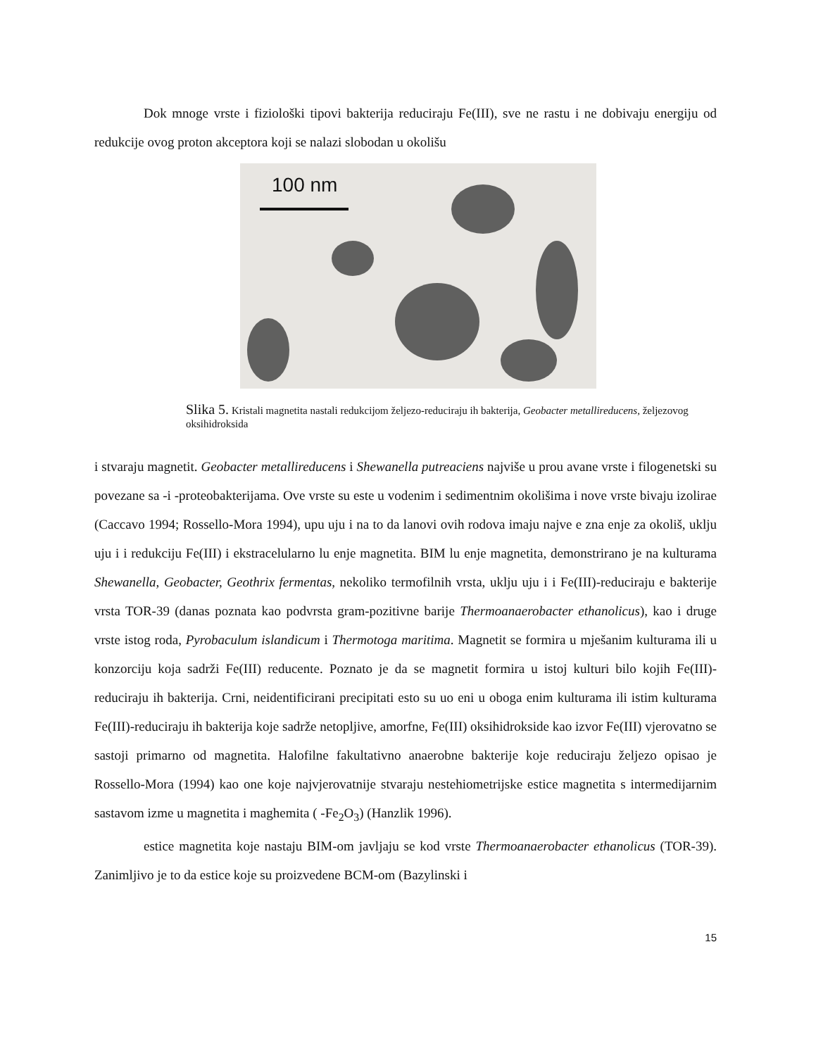Dok mnoge vrste i fiziološki tipovi bakterija reduciraju Fe(III), sve ne rastu i ne dobivaju energiju od redukcije ovog proton akceptora koji se nalazi slobodan u okolišu
100 nm
Slika 5. Kristali magnetita nastali redukcijom željezo-reduciraju ih bakterija, Geobacter metallireducens, željezovog oksihidroksida
i stvaraju magnetit. Geobacter metallireducens i Shewanella putreaciens najviše u prou avane vrste i filogenetski su povezane sa -i -proteobakterijama. Ove vrste su este u vodenim i sedimentnim okolišima i nove vrste bivaju izolirae (Caccavo 1994; Rossello-Mora 1994), upu uju i na to da lanovi ovih rodova imaju najve e zna enje za okoliš, uklju uju i i redukciju Fe(III) i ekstracelularno lu enje magnetita. BIM lu enje magnetita, demonstrirano je na kulturama Shewanella, Geobacter, Geothrix fermentas, nekoliko termofilnih vrsta, uklju uju i i Fe(III)-reduciraju e bakterije vrsta TOR-39 (danas poznata kao podvrsta gram-pozitivne barije Thermoanaerobacter ethanolicus), kao i druge vrste istog roda, Pyrobaculum islandicum i Thermotoga maritima. Magnetit se formira u mješanim kulturama ili u konzorciju koja sadrži Fe(III) reducente. Poznato je da se magnetit formira u istoj kulturi bilo kojih Fe(III)-reduciraju ih bakterija. Crni, neidentificirani precipitati esto su uo eni u oboga enim kulturama ili istim kulturama Fe(III)-reduciraju ih bakterija koje sadrže netopljive, amorfne, Fe(III) oksihidrokside kao izvor Fe(III) vjerovatno se sastoji primarno od magnetita. Halofilne fakultativno anaerobne bakterije koje reduciraju željezo opisao je Rossello-Mora (1994) kao one koje najvjerovatnije stvaraju nestehiometrijske estice magnetita s intermedijarnim sastavom izme u magnetita i maghemita ( -Fe<sub>2</sub>O<sub>3</sub>) (Hanzlik 1996).
estice magnetita koje nastaju BIM-om javljaju se kod vrste Thermoanaerobacter ethanolicus (TOR-39). Zanimljivo je to da estice koje su proizvedene BCM-om (Bazylinski i
15